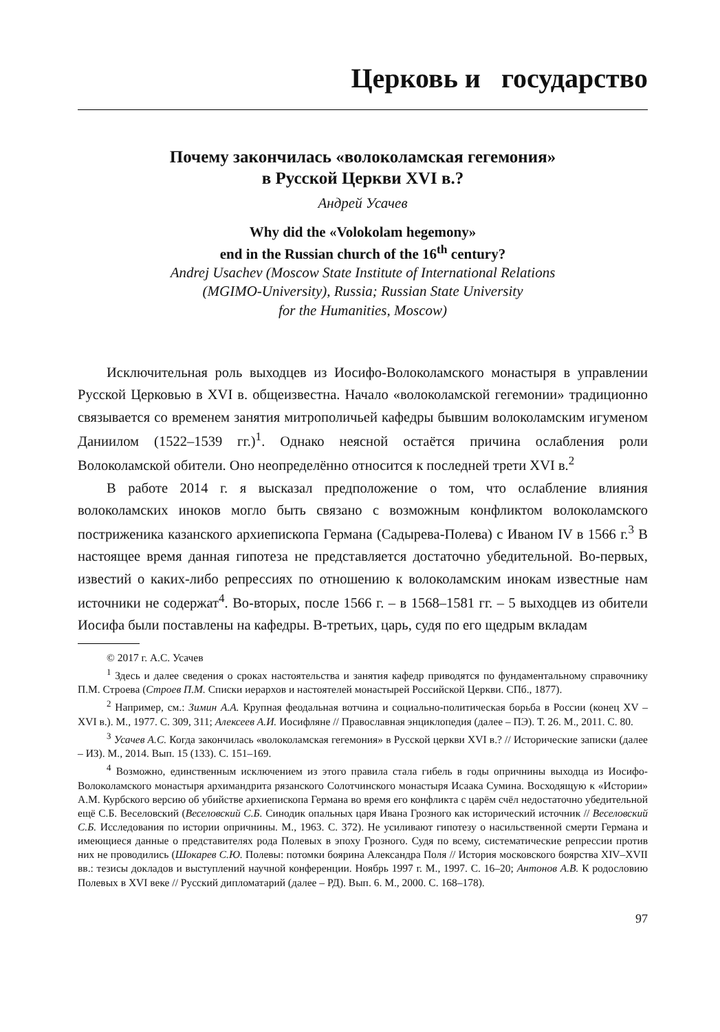Церковь и государство
Почему закончилась «волоколамская гегемония»
в Русской Церкви XVI в.?
Андрей Усачев
Why did the «Volokolam hegemony»
end in the Russian church of the 16<sup>th</sup> century?
Andrej Usachev (Moscow State Institute of International Relations
(MGIMO-University), Russia; Russian State University
for the Humanities, Moscow)
Исключительная роль выходцев из Иосифо-Волоколамского монастыря в управлении Русской Церковью в XVI в. общеизвестна. Начало «волоколамской гегемонии» традиционно связывается со временем занятия митрополичьей кафедры бывшим волоколамским игуменом Даниилом (1522–1539 гг.)<sup>1</sup>. Однако неясной остаётся причина ослабления роли Волоколамской обители. Оно неопределённо относится к последней трети XVI в.<sup>2</sup>
В работе 2014 г. я высказал предположение о том, что ослабление влияния волоколамских иноков могло быть связано с возможным конфликтом волоколамского постриженика казанского архиепископа Германа (Садырева-Полева) с Иваном IV в 1566 г.<sup>3</sup> В настоящее время данная гипотеза не представляется достаточно убедительной. Во-первых, известий о каких-либо репрессиях по отношению к волоколамским инокам известные нам источники не содержат<sup>4</sup>. Во-вторых, после 1566 г. – в 1568–1581 гг. – 5 выходцев из обители Иосифа были поставлены на кафедры. В-третьих, царь, судя по его щедрым вкладам
© 2017 г. А.С. Усачев
<sup>1</sup> Здесь и далее сведения о сроках настоятельства и занятия кафедр приводятся по фундаментальному справочнику П.М. Строева (Строев П.М. Списки иерархов и настоятелей монастырей Российской Церкви. СПб., 1877).
<sup>2</sup> Например, см.: Зимин А.А. Крупная феодальная вотчина и социально-политическая борьба в России (конец XV – XVI в.). М., 1977. С. 309, 311; Алексеев А.И. Иосифляне // Православная энциклопедия (далее – ПЭ). Т. 26. М., 2011. С. 80.
<sup>3</sup> Усачев А.С. Когда закончилась «волоколамская гегемония» в Русской церкви XVI в.? // Исторические записки (далее – ИЗ). М., 2014. Вып. 15 (133). С. 151–169.
<sup>4</sup> Возможно, единственным исключением из этого правила стала гибель в годы опричнины выходца из Иосифо-Волоколамского монастыря архимандрита рязанского Солотчинского монастыря Исаака Сумина. Восходящую к «Истории» А.М. Курбского версию об убийстве архиепископа Германа во время его конфликта с царём счёл недостаточно убедительной ещё С.Б. Веселовский (Веселовский С.Б. Синодик опальных царя Ивана Грозного как исторический источник // Веселовский С.Б. Исследования по истории опричнины. М., 1963. С. 372). Не усиливают гипотезу о насильственной смерти Германа и имеющиеся данные о представителях рода Полевых в эпоху Грозного. Судя по всему, систематические репрессии против них не проводились (Шокарев С.Ю. Полевы: потомки боярина Александра Поля // История московского боярства XIV–XVII вв.: тезисы докладов и выступлений научной конференции. Ноябрь 1997 г. М., 1997. С. 16–20; Антонов А.В. К родословию Полевых в XVI веке // Русский дипломатарий (далее – РД). Вып. 6. М., 2000. С. 168–178).
97